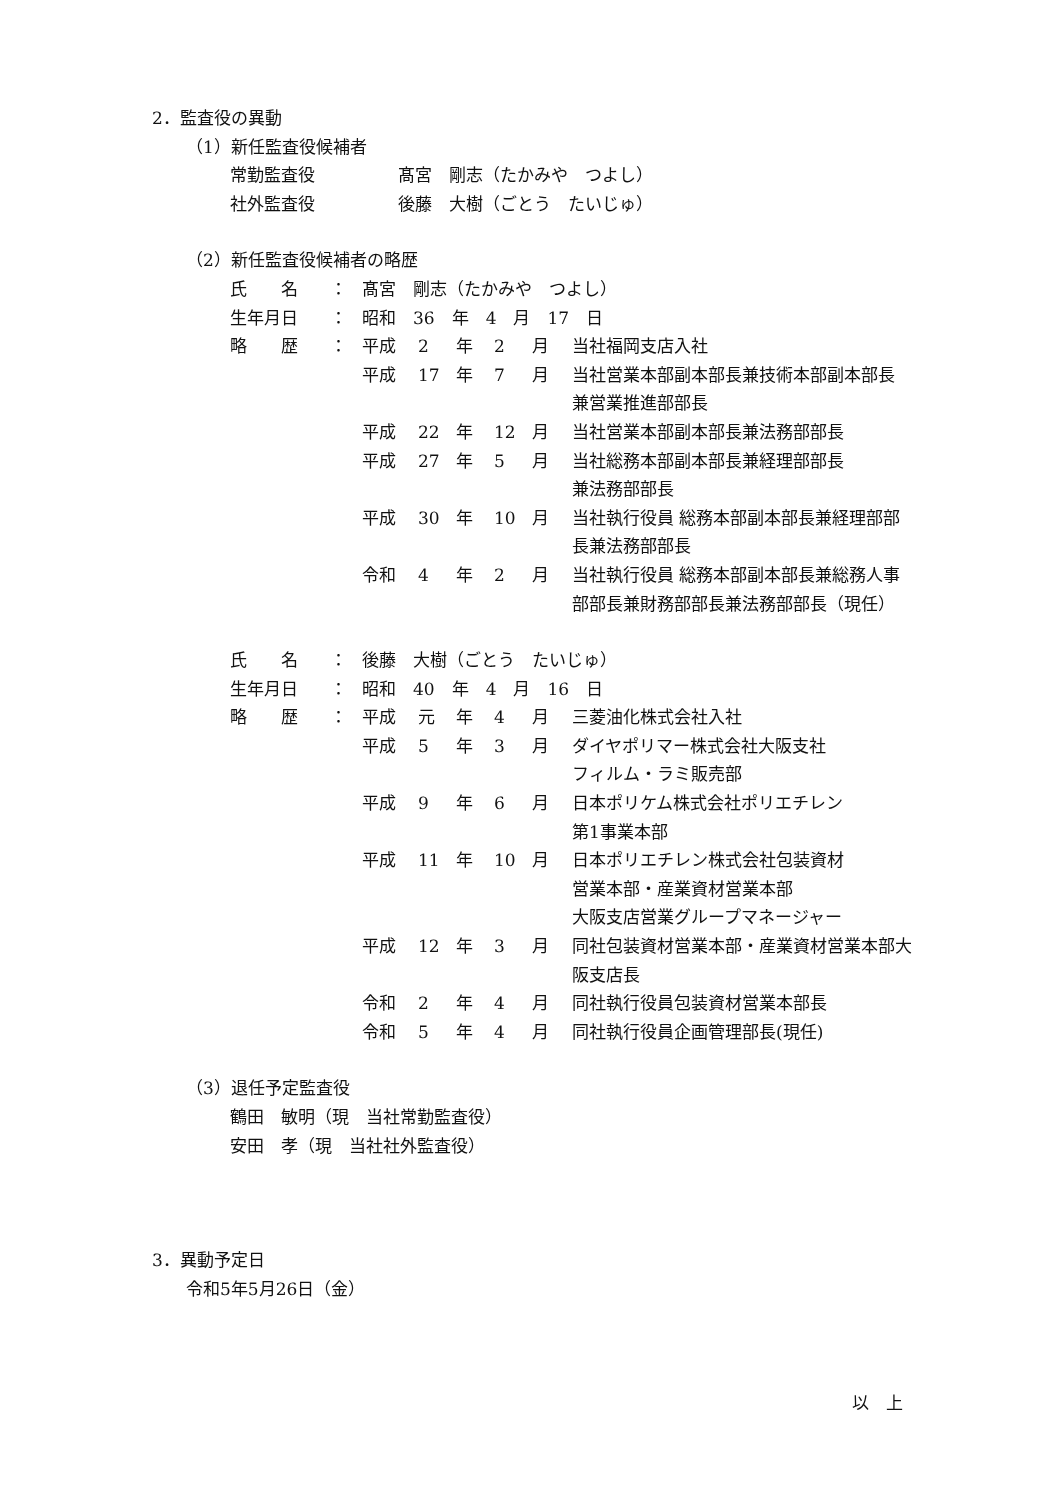2．監査役の異動
（1）新任監査役候補者
| 常勤監査役 | 髙宮 剛志（たかみや つよし） |
| 社外監査役 | 後藤 大樹（ごとう たいじゅ） |
（2）新任監査役候補者の略歴
| 氏 名 | ： | 髙宮 剛志（たかみや つよし） | | | | |
| 生年月日 | ： | 昭和 36 年 4 月 17 日 | | | | |
| 略 歴 | ： | 平成 | 2 | 年 | 2 | 月 当社福岡支店入社 |
| | | 平成 | 17 | 年 | 7 | 月 当社営業本部副本部長兼技術本部副本部長 兼営業推進部部長 |
| | | 平成 | 22 | 年 | 12 | 月 当社営業本部副本部長兼法務部部長 |
| | | 平成 | 27 | 年 | 5 | 月 当社総務本部副本部長兼経理部部長 兼法務部部長 |
| | | 平成 | 30 | 年 | 10 | 月 当社執行役員 総務本部副本部長兼経理部部 長兼法務部部長 |
| | | 令和 | 4 | 年 | 2 | 月 当社執行役員 総務本部副本部長兼総務人事 部部長兼財務部部長兼法務部部長（現任） |
| 氏 名 | ： | 後藤 大樹（ごとう たいじゅ） | | | | |
| 生年月日 | ： | 昭和 40 年 4 月 16 日 | | | | |
| 略 歴 | ： | 平成 | 元 | 年 | 4 | 月 三菱油化株式会社入社 |
| | | 平成 | 5 | 年 | 3 | 月 ダイヤポリマー株式会社大阪支社 フィルム・ラミ販売部 |
| | | 平成 | 9 | 年 | 6 | 月 日本ポリケム株式会社ポリエチレン 第1事業本部 |
| | | 平成 | 11 | 年 | 10 | 月 日本ポリエチレン株式会社包装資材 営業本部・産業資材営業本部 大阪支店営業グループマネージャー |
| | | 平成 | 12 | 年 | 3 | 月 同社包装資材営業本部・産業資材営業本部大 阪支店長 |
| | | 令和 | 2 | 年 | 4 | 月 同社執行役員包装資材営業本部長 |
| | | 令和 | 5 | 年 | 4 | 月 同社執行役員企画管理部長(現任) |
（3）退任予定監査役
鶴田　敏明（現　当社常勤監査役）
安田　孝（現　当社社外監査役）
3．異動予定日
令和5年5月26日（金）
以　上